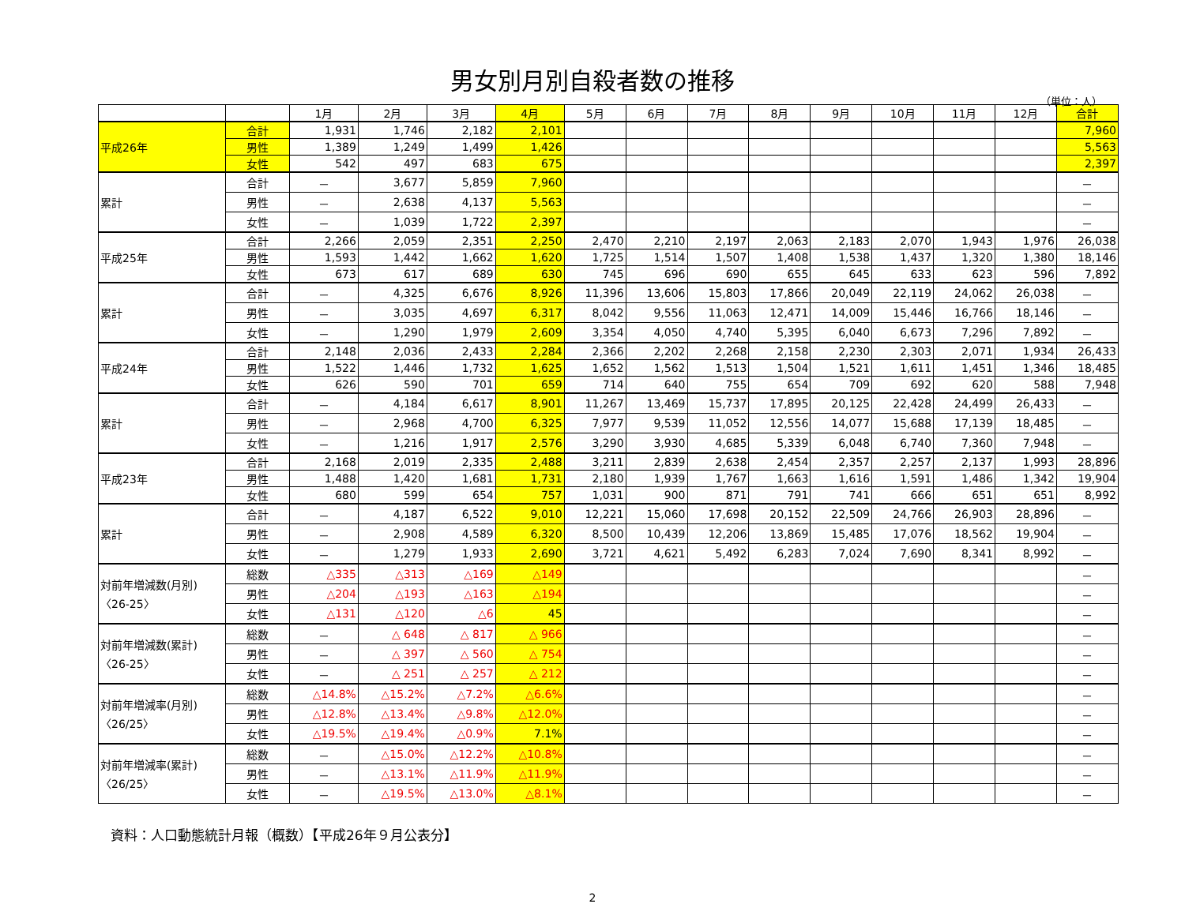男女別月別自殺者数の推移
（単位：人）
| | | 1月 | 2月 | 3月 | 4月 | 5月 | 6月 | 7月 | 8月 | 9月 | 10月 | 11月 | 12月 | 合計 |
| --- | --- | --- | --- | --- | --- | --- | --- | --- | --- | --- | --- | --- | --- | --- |
| 平成26年 | 合計 | 1,931 | 1,746 | 2,182 | 2,101 | | | | | | | | | 7,960 |
| | 男性 | 1,389 | 1,249 | 1,499 | 1,426 | | | | | | | | | 5,563 |
| | 女性 | 542 | 497 | 683 | 675 | | | | | | | | | 2,397 |
| 累計 | 合計 | － | 3,677 | 5,859 | 7,960 | | | | | | | | | － |
| | 男性 | － | 2,638 | 4,137 | 5,563 | | | | | | | | | － |
| | 女性 | － | 1,039 | 1,722 | 2,397 | | | | | | | | | － |
| 平成25年 | 合計 | 2,266 | 2,059 | 2,351 | 2,250 | 2,470 | 2,210 | 2,197 | 2,063 | 2,183 | 2,070 | 1,943 | 1,976 | 26,038 |
| | 男性 | 1,593 | 1,442 | 1,662 | 1,620 | 1,725 | 1,514 | 1,507 | 1,408 | 1,538 | 1,437 | 1,320 | 1,380 | 18,146 |
| | 女性 | 673 | 617 | 689 | 630 | 745 | 696 | 690 | 655 | 645 | 633 | 623 | 596 | 7,892 |
| 累計 | 合計 | － | 4,325 | 6,676 | 8,926 | 11,396 | 13,606 | 15,803 | 17,866 | 20,049 | 22,119 | 24,062 | 26,038 | － |
| | 男性 | － | 3,035 | 4,697 | 6,317 | 8,042 | 9,556 | 11,063 | 12,471 | 14,009 | 15,446 | 16,766 | 18,146 | － |
| | 女性 | － | 1,290 | 1,979 | 2,609 | 3,354 | 4,050 | 4,740 | 5,395 | 6,040 | 6,673 | 7,296 | 7,892 | － |
| 平成24年 | 合計 | 2,148 | 2,036 | 2,433 | 2,284 | 2,366 | 2,202 | 2,268 | 2,158 | 2,230 | 2,303 | 2,071 | 1,934 | 26,433 |
| | 男性 | 1,522 | 1,446 | 1,732 | 1,625 | 1,652 | 1,562 | 1,513 | 1,504 | 1,521 | 1,611 | 1,451 | 1,346 | 18,485 |
| | 女性 | 626 | 590 | 701 | 659 | 714 | 640 | 755 | 654 | 709 | 692 | 620 | 588 | 7,948 |
| 累計 | 合計 | － | 4,184 | 6,617 | 8,901 | 11,267 | 13,469 | 15,737 | 17,895 | 20,125 | 22,428 | 24,499 | 26,433 | － |
| | 男性 | － | 2,968 | 4,700 | 6,325 | 7,977 | 9,539 | 11,052 | 12,556 | 14,077 | 15,688 | 17,139 | 18,485 | － |
| | 女性 | － | 1,216 | 1,917 | 2,576 | 3,290 | 3,930 | 4,685 | 5,339 | 6,048 | 6,740 | 7,360 | 7,948 | － |
| 平成23年 | 合計 | 2,168 | 2,019 | 2,335 | 2,488 | 3,211 | 2,839 | 2,638 | 2,454 | 2,357 | 2,257 | 2,137 | 1,993 | 28,896 |
| | 男性 | 1,488 | 1,420 | 1,681 | 1,731 | 2,180 | 1,939 | 1,767 | 1,663 | 1,616 | 1,591 | 1,486 | 1,342 | 19,904 |
| | 女性 | 680 | 599 | 654 | 757 | 1,031 | 900 | 871 | 791 | 741 | 666 | 651 | 651 | 8,992 |
| 累計 | 合計 | － | 4,187 | 6,522 | 9,010 | 12,221 | 15,060 | 17,698 | 20,152 | 22,509 | 24,766 | 26,903 | 28,896 | － |
| | 男性 | － | 2,908 | 4,589 | 6,320 | 8,500 | 10,439 | 12,206 | 13,869 | 15,485 | 17,076 | 18,562 | 19,904 | － |
| | 女性 | － | 1,279 | 1,933 | 2,690 | 3,721 | 4,621 | 5,492 | 6,283 | 7,024 | 7,690 | 8,341 | 8,992 | － |
| 対前年増減数(月別) 〈26-25〉 | 総数 | △335 | △313 | △169 | △149 | | | | | | | | | － |
| | 男性 | △204 | △193 | △163 | △194 | | | | | | | | | － |
| | 女性 | △131 | △120 | △6 | 45 | | | | | | | | | － |
| 対前年増減数(累計) 〈26-25〉 | 総数 | － | △ 648 | △ 817 | △ 966 | | | | | | | | | － |
| | 男性 | － | △ 397 | △ 560 | △ 754 | | | | | | | | | － |
| | 女性 | － | △ 251 | △ 257 | △ 212 | | | | | | | | | － |
| 対前年増減率(月別) 〈26/25〉 | 総数 | △14.8% | △15.2% | △7.2% | △6.6% | | | | | | | | | － |
| | 男性 | △12.8% | △13.4% | △9.8% | △12.0% | | | | | | | | | － |
| | 女性 | △19.5% | △19.4% | △0.9% | 7.1% | | | | | | | | | － |
| 対前年増減率(累計) 〈26/25〉 | 総数 | － | △15.0% | △12.2% | △10.8% | | | | | | | | | － |
| | 男性 | － | △13.1% | △11.9% | △11.9% | | | | | | | | | － |
| | 女性 | － | △19.5% | △13.0% | △8.1% | | | | | | | | | － |
資料：人口動態統計月報（概数）【平成26年９月公表分】
2